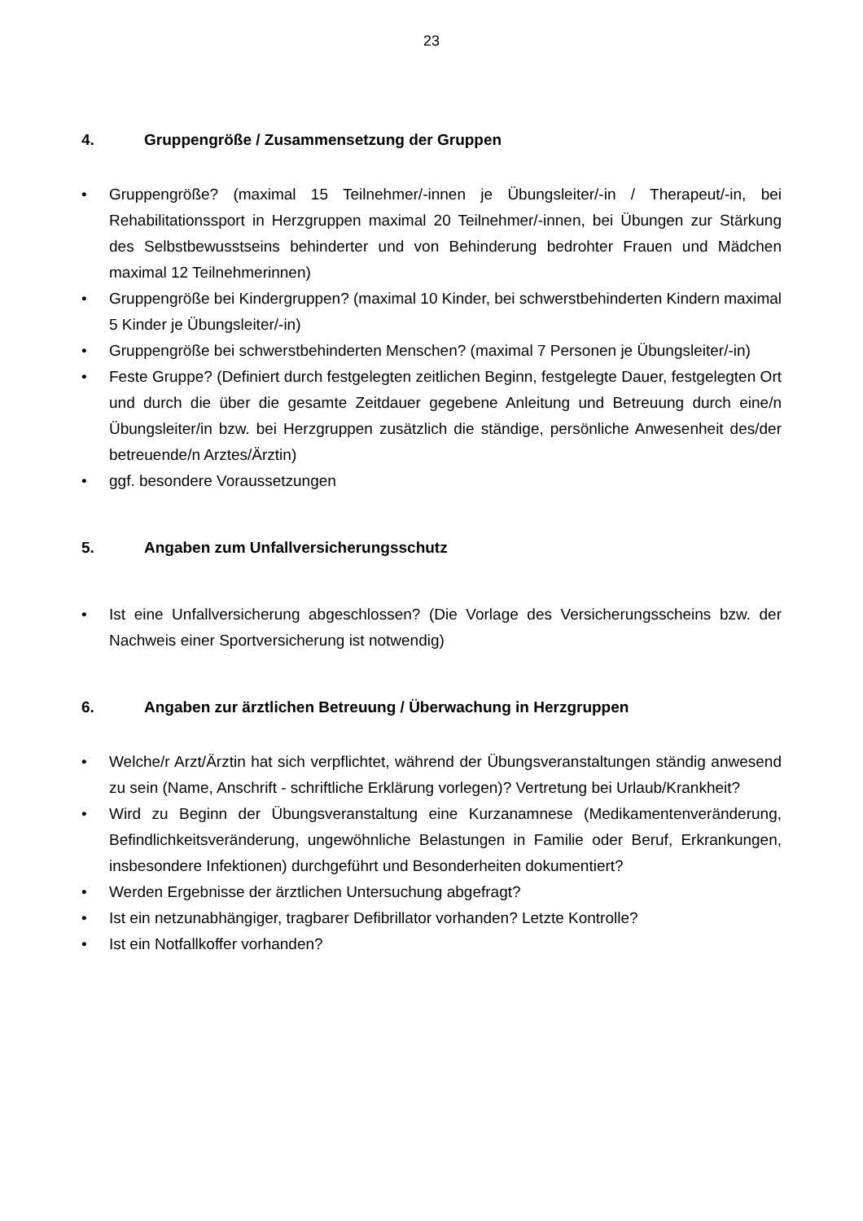23
4. Gruppengröße / Zusammensetzung der Gruppen
• Gruppengröße? (maximal 15 Teilnehmer/-innen je Übungsleiter/-in / Therapeut/-in, bei Rehabilitationssport in Herzgruppen maximal 20 Teilnehmer/-innen, bei Übungen zur Stärkung des Selbstbewusstseins behinderter und von Behinderung bedrohter Frauen und Mädchen maximal 12 Teilnehmerinnen)
• Gruppengröße bei Kindergruppen? (maximal 10 Kinder, bei schwerstbehinderten Kindern maximal 5 Kinder je Übungsleiter/-in)
• Gruppengröße bei schwerstbehinderten Menschen? (maximal 7 Personen je Übungsleiter/-in)
• Feste Gruppe? (Definiert durch festgelegten zeitlichen Beginn, festgelegte Dauer, festgelegten Ort und durch die über die gesamte Zeitdauer gegebene Anleitung und Betreuung durch eine/n Übungsleiter/in bzw. bei Herzgruppen zusätzlich die ständige, persönliche Anwesenheit des/der betreuende/n Arztes/Ärztin)
• ggf. besondere Voraussetzungen
5. Angaben zum Unfallversicherungsschutz
• Ist eine Unfallversicherung abgeschlossen? (Die Vorlage des Versicherungsscheins bzw. der Nachweis einer Sportversicherung ist notwendig)
6. Angaben zur ärztlichen Betreuung / Überwachung in Herzgruppen
• Welche/r Arzt/Ärztin hat sich verpflichtet, während der Übungsveranstaltungen ständig anwesend zu sein (Name, Anschrift - schriftliche Erklärung vorlegen)? Vertretung bei Urlaub/Krankheit?
• Wird zu Beginn der Übungsveranstaltung eine Kurzanamnese (Medikamentenveränderung, Befindlichkeitsveränderung, ungewöhnliche Belastungen in Familie oder Beruf, Erkrankungen, insbesondere Infektionen) durchgeführt und Besonderheiten dokumentiert?
• Werden Ergebnisse der ärztlichen Untersuchung abgefragt?
• Ist ein netzunabhängiger, tragbarer Defibrillator vorhanden? Letzte Kontrolle?
• Ist ein Notfallkoffer vorhanden?